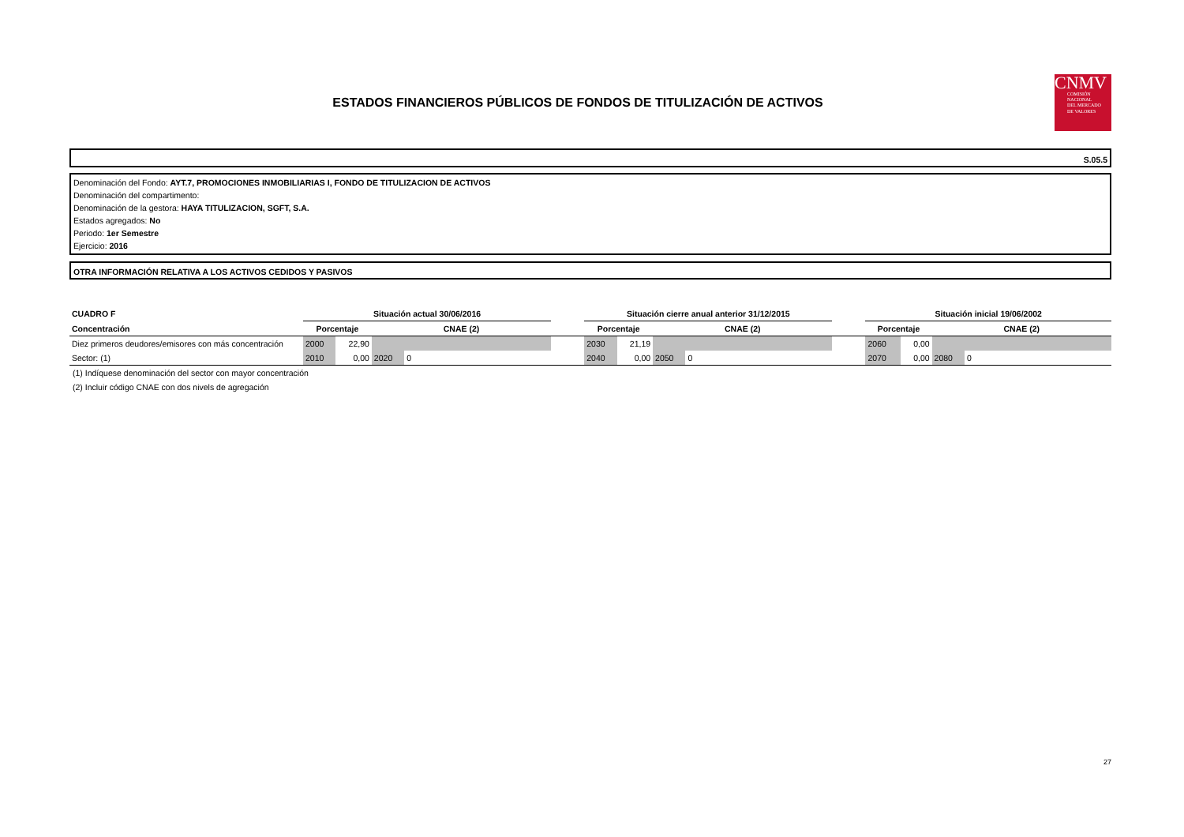ESTADOS FINANCIEROS PÚBLICOS DE FONDOS DE TITULIZACIÓN DE ACTIVOS
CNMV
COMISIÓN
NACIONAL
DEL MERCADO
DE VALORES
S.05.5
Denominación del Fondo: AYT.7, PROMOCIONES INMOBILIARIAS I, FONDO DE TITULIZACION DE ACTIVOS
Denominación del compartimento:
Denominación de la gestora: HAYA TITULIZACION, SGFT, S.A.
Estados agregados: No
Periodo: 1er Semestre
Ejercicio: 2016
OTRA INFORMACIÓN RELATIVA A LOS ACTIVOS CEDIDOS Y PASIVOS
| CUADRO F | Situación actual 30/06/2016 | | | | | Situación cierre anual anterior 31/12/2015 | | | | | Situación inicial 19/06/2002 | | | |
| Concentración | Porcentaje | | CNAE (2) | | | Porcentaje | | CNAE (2) | | | Porcentaje | | CNAE (2) | |
| Diez primeros deudores/emisores con más concentración | 2000 | 22,90 | | | | 2030 | 21,19 | | | | 2060 | 0,00 | | |
| Sector: (1) | 2010 | 0,00 | 2020 | 0 | | 2040 | 0,00 | 2050 | 0 | | 2070 | 0,00 | 2080 | 0 |
(1) Indíquese denominación del sector con mayor concentración
(2) Incluir código CNAE con dos nivels de agregación
27